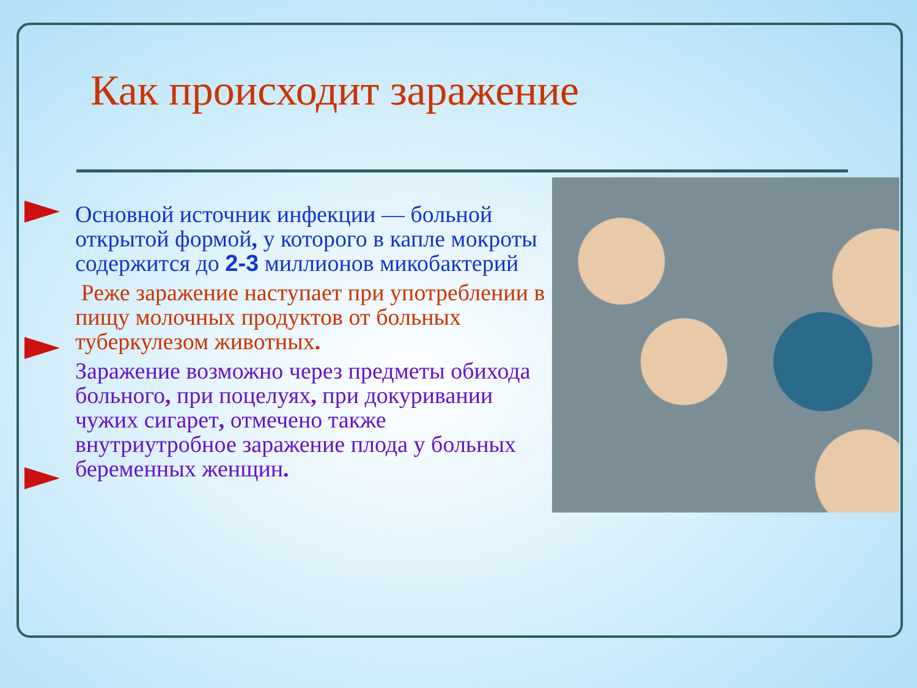Как происходит заражение
Основной источник инфекции — больной открытой формой, у которого в капле мокроты содержится до 2-3 миллионов микобактерий
Реже заражение наступает при употреблении в пищу молочных продуктов от больных туберкулезом животных.
Заражение возможно через предметы обихода больного, при поцелуях, при докуривании чужих сигарет, отмечено также внутриутробное заражение плода у больных беременных женщин.